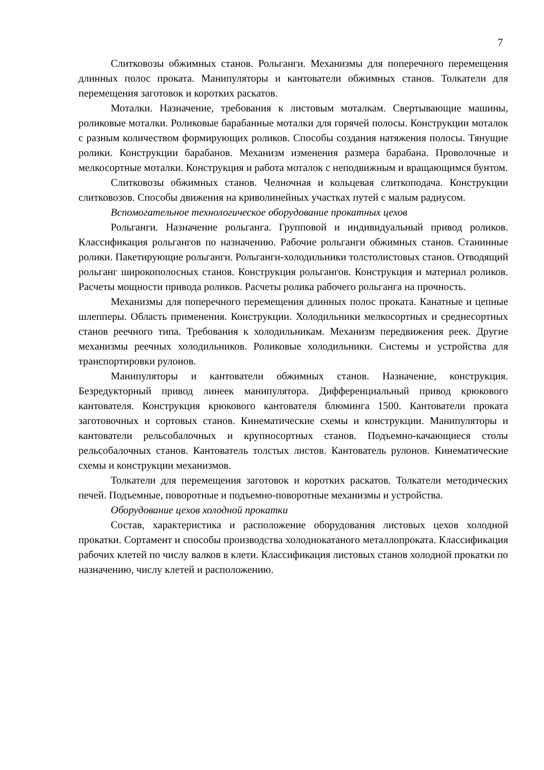7
Слитковозы обжимных станов. Рольганги. Механизмы для поперечного перемещения длинных полос проката. Манипуляторы и кантователи обжимных станов. Толкатели для перемещения заготовок и коротких раскатов.
Моталки. Назначение, требования к листовым моталкам. Свертывающие машины, роликовые моталки. Роликовые барабанные моталки для горячей полосы. Конструкции моталок с разным количеством формирующих роликов. Способы создания натяжения полосы. Тянущие ролики. Конструкции барабанов. Механизм изменения размера барабана. Проволочные и мелкосортные моталки. Конструкция и работа моталок с неподвижным и вращающимся бунтом.
Слитковозы обжимных станов. Челночная и кольцевая слиткоподача. Конструкции слитковозов. Способы движения на криволинейных участках путей с малым радиусом.
Вспомогательное технологическое оборудование прокатных цехов
Рольганги. Назначение рольганга. Групповой и индивидуальный привод роликов. Классификация рольгангов по назначению. Рабочие рольганги обжимных станов. Станинные ролики. Пакетирующие рольганги. Рольганги-холодильники толстолистовых станов. Отводящий рольганг широкополосных станов. Конструкция рольгангов. Конструкция и материал роликов. Расчеты мощности привода роликов. Расчеты ролика рабочего рольганга на прочность.
Механизмы для поперечного перемещения длинных полос проката. Канатные и цепные шлепперы. Область применения. Конструкции. Холодильники мелкосортных и среднесортных станов реечного типа. Требования к холодильникам. Механизм передвижения реек. Другие механизмы реечных холодильников. Роликовые холодильники. Системы и устройства для транспортировки рулонов.
Манипуляторы и кантователи обжимных станов. Назначение, конструкция. Безредукторный привод линеек манипулятора. Дифференциальный привод крюкового кантователя. Конструкция крюкового кантователя блюминга 1500. Кантователи проката заготовочных и сортовых станов. Кинематические схемы и конструкции. Манипуляторы и кантователи рельсобалочных и крупносортных станов. Подъемно-качающиеся столы рельсобалочных станов. Кантователь толстых листов. Кантователь рулонов. Кинематические схемы и конструкции механизмов.
Толкатели для перемещения заготовок и коротких раскатов. Толкатели методических печей. Подъемные, поворотные и подъемно-поворотные механизмы и устройства.
Оборудование цехов холодной прокатки
Состав, характеристика и расположение оборудования листовых цехов холодной прокатки. Сортамент и способы производства холоднокатаного металлопроката. Классификация рабочих клетей по числу валков в клети. Классификация листовых станов холодной прокатки по назначению, числу клетей и расположению.